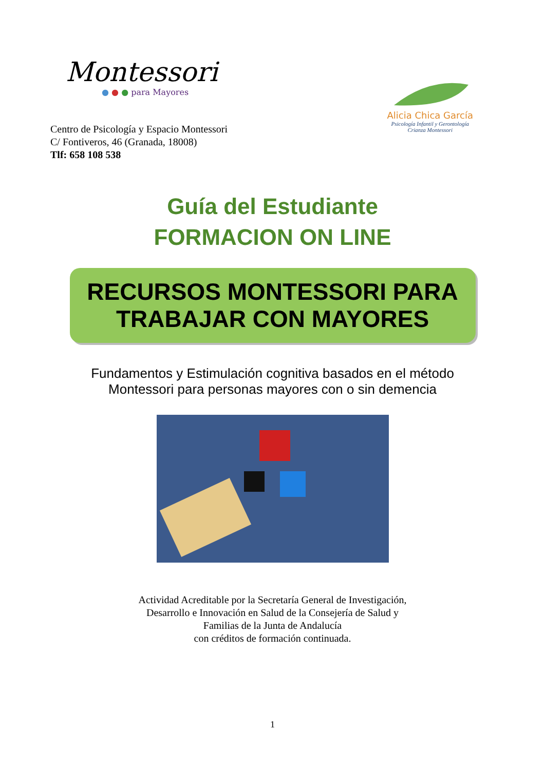Montessori
● ● ● para Mayores
Centro de Psicología y Espacio Montessori
C/ Fontiveros, 46 (Granada, 18008)
Tlf: 658 108 538
Alicia Chica García
Psicología Infantil y Gerontología
Crianza Montessori
Guía del Estudiante
FORMACION ON LINE
RECURSOS MONTESSORI PARA TRABAJAR CON MAYORES
Fundamentos y Estimulación cognitiva basados en el método
Montessori para personas mayores con o sin demencia
Actividad Acreditable por la Secretaría General de Investigación,
Desarrollo e Innovación en Salud de la Consejería de Salud y
Familias de la Junta de Andalucía
con créditos de formación continuada.
1